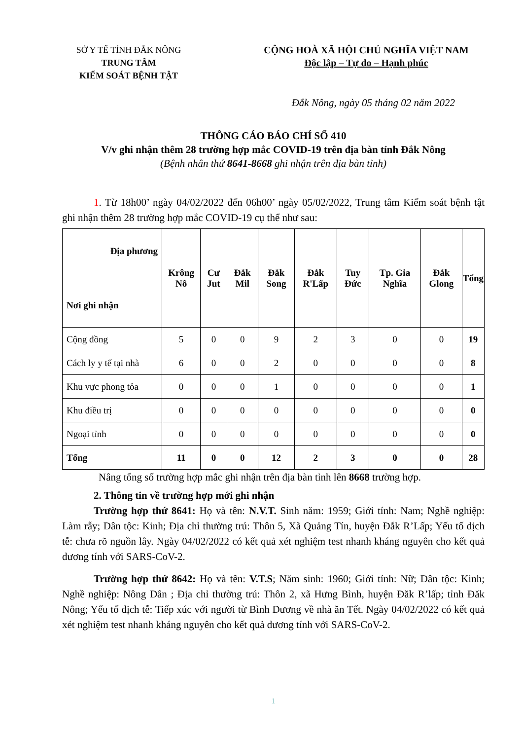SỞ Y TẾ TỈNH ĐẮK NÔNG
TRUNG TÂM
KIỂM SOÁT BỆNH TẬT
CỘNG HOÀ XÃ HỘI CHỦ NGHĨA VIỆT NAM
Độc lập – Tự do – Hạnh phúc
Đắk Nông, ngày 05 tháng 02 năm 2022
THÔNG CÁO BÁO CHÍ SỐ 410
V/v ghi nhận thêm 28 trường hợp mắc COVID-19 trên địa bàn tỉnh Đắk Nông
(Bệnh nhân thứ 8641-8668 ghi nhận trên địa bàn tỉnh)
1. Từ 18h00’ ngày 04/02/2022 đến 06h00’ ngày 05/02/2022, Trung tâm Kiểm soát bệnh tật ghi nhận thêm 28 trường hợp mắc COVID-19 cụ thể như sau:
| Địa phương Nơi ghi nhận | Krông Nô | Cư Jut | Đắk Mil | Đắk Song | Đắk R'Lấp | Tuy Đức | Tp. Gia Nghĩa | Đắk Glong | Tổng |
| --- | --- | --- | --- | --- | --- | --- | --- | --- | --- |
| Cộng đồng | 5 | 0 | 0 | 9 | 2 | 3 | 0 | 0 | 19 |
| Cách ly y tế tại nhà | 6 | 0 | 0 | 2 | 0 | 0 | 0 | 0 | 8 |
| Khu vực phong tỏa | 0 | 0 | 0 | 1 | 0 | 0 | 0 | 0 | 1 |
| Khu điều trị | 0 | 0 | 0 | 0 | 0 | 0 | 0 | 0 | 0 |
| Ngoại tỉnh | 0 | 0 | 0 | 0 | 0 | 0 | 0 | 0 | 0 |
| Tổng | 11 | 0 | 0 | 12 | 2 | 3 | 0 | 0 | 28 |
Nâng tổng số trường hợp mắc ghi nhận trên địa bàn tỉnh lên 8668 trường hợp.
2. Thông tin về trường hợp mới ghi nhận
Trường hợp thứ 8641: Họ và tên: N.V.T. Sinh năm: 1959; Giới tính: Nam; Nghề nghiệp: Làm rẫy; Dân tộc: Kinh; Địa chỉ thường trú: Thôn 5, Xã Quảng Tín, huyện Đắk R’Lấp; Yếu tố dịch tễ: chưa rõ nguồn lây. Ngày 04/02/2022 có kết quả xét nghiệm test nhanh kháng nguyên cho kết quả dương tính với SARS-CoV-2.
Trường hợp thứ 8642: Họ và tên: V.T.S; Năm sinh: 1960; Giới tính: Nữ; Dân tộc: Kinh; Nghề nghiệp: Nông Dân ; Địa chỉ thường trú: Thôn 2, xã Hưng Bình, huyện Đăk R’lấp; tỉnh Đăk Nông; Yếu tố dịch tễ: Tiếp xúc với người từ Bình Dương về nhà ăn Tết. Ngày 04/02/2022 có kết quả xét nghiệm test nhanh kháng nguyên cho kết quả dương tính với SARS-CoV-2.
1